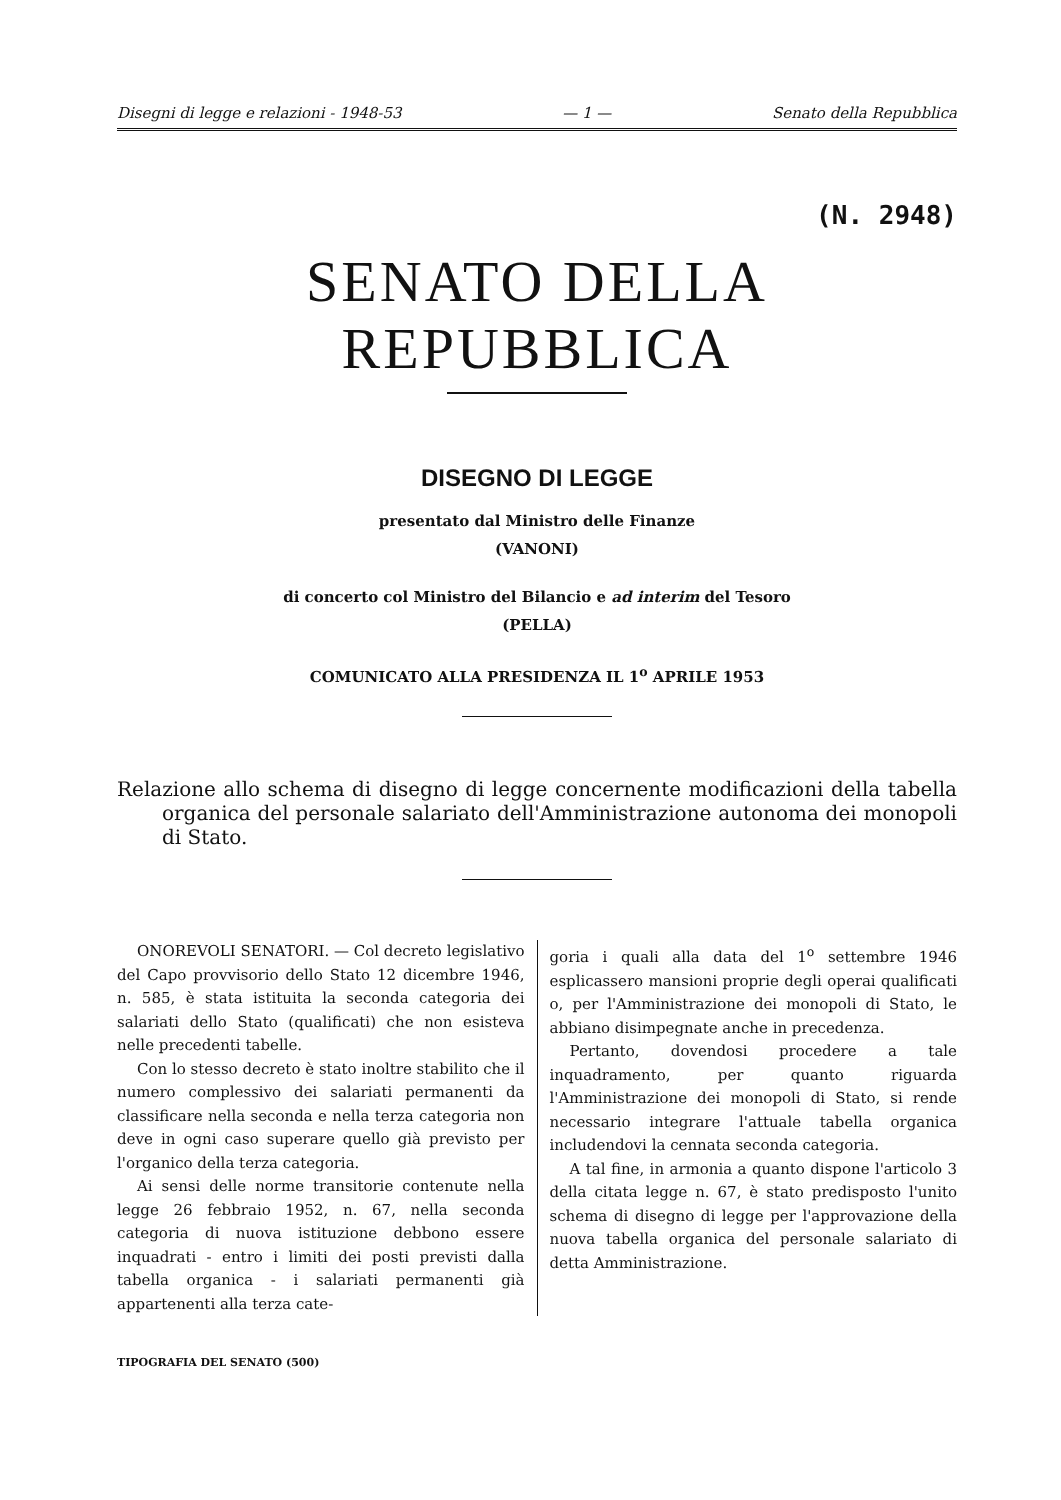Disegni di legge e relazioni - 1948-53 — 1 — Senato della Repubblica
(N. 2948)
SENATO DELLA REPUBBLICA
DISEGNO DI LEGGE
presentato dal Ministro delle Finanze
(VANONI)
di concerto col Ministro del Bilancio e ad interim del Tesoro
(PELLA)
COMUNICATO ALLA PRESIDENZA IL 1<sup>o</sup> APRILE 1953
Relazione allo schema di disegno di legge concernente modificazioni della tabella organica del personale salariato dell'Amministrazione autonoma dei monopoli di Stato.
ONOREVOLI SENATORI. — Col decreto legislativo del Capo provvisorio dello Stato 12 dicembre 1946, n. 585, è stata istituita la seconda categoria dei salariati dello Stato (qualificati) che non esisteva nelle precedenti tabelle.
Con lo stesso decreto è stato inoltre stabilito che il numero complessivo dei salariati permanenti da classificare nella seconda e nella terza categoria non deve in ogni caso superare quello già previsto per l'organico della terza categoria.
Ai sensi delle norme transitorie contenute nella legge 26 febbraio 1952, n. 67, nella seconda categoria di nuova istituzione debbono essere inquadrati - entro i limiti dei posti previsti dalla tabella organica - i salariati permanenti già appartenenti alla terza cate-
goria i quali alla data del 1<sup>o</sup> settembre 1946 esplicassero mansioni proprie degli operai qualificati o, per l'Amministrazione dei monopoli di Stato, le abbiano disimpegnate anche in precedenza.
Pertanto, dovendosi procedere a tale inquadramento, per quanto riguarda l'Amministrazione dei monopoli di Stato, si rende necessario integrare l'attuale tabella organica includendovi la cennata seconda categoria.
A tal fine, in armonia a quanto dispone l'articolo 3 della citata legge n. 67, è stato predisposto l'unito schema di disegno di legge per l'approvazione della nuova tabella organica del personale salariato di detta Amministrazione.
TIPOGRAFIA DEL SENATO (500)